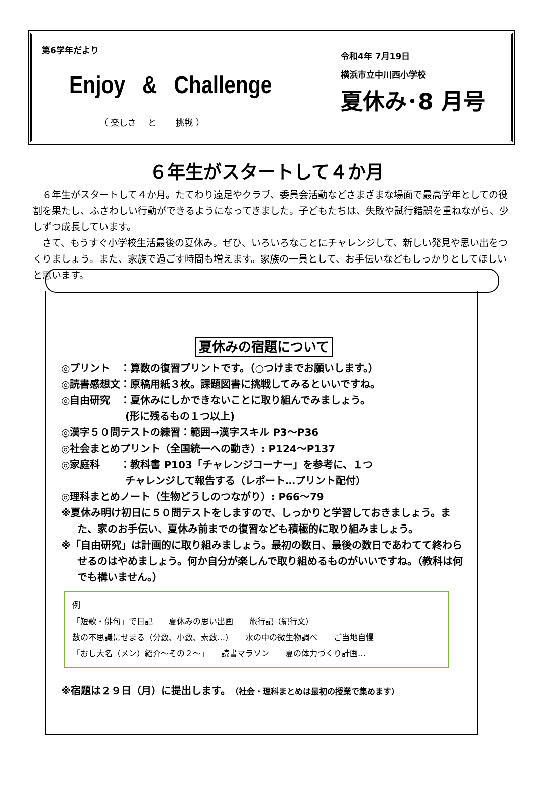第6学年だより
Enjoy & Challenge
（ 楽しさ　 と　　 挑戦 ）
令和4年 7月19日
横浜市立中川西小学校
夏休み･8 月号
６年生がスタートして４か月
６年生がスタートして４か月。たてわり遠足やクラブ、委員会活動などさまざまな場面で最高学年としての役割を果たし、ふさわしい行動ができるようになってきました。子どもたちは、失敗や試行錯誤を重ねながら、少しずつ成長しています。
さて、もうすぐ小学校生活最後の夏休み。ぜひ、いろいろなことにチャレンジして、新しい発見や思い出をつくりましょう。また、家族で過ごす時間も増えます。家族の一員として、お手伝いなどもしっかりとしてほしいと思います。
夏休みの宿題について
◎プリント　：算数の復習プリントです。（○つけまでお願いします。）
◎読書感想文：原稿用紙３枚。課題図書に挑戦してみるといいですね。
◎自由研究　：夏休みにしかできないことに取り組んでみましょう。
　　　　　　 (形に残るもの１つ以上)
◎漢字５０問テストの練習：範囲→漢字スキル P3～P36
◎社会まとめプリント（全国統一への動き）: P124～P137
◎家庭科　　：教科書 P103「チャレンジコーナー」を参考に、１つ
　　　　　　 チャレンジして報告する（レポート…プリント配付）
◎理科まとめノート（生物どうしのつながり）: P66～79
※夏休み明け初日に５０問テストをしますので、しっかりと学習しておきましょう。また、家のお手伝い、夏休み前までの復習なども積極的に取り組みましょう。
※「自由研究」は計画的に取り組みましょう。最初の数日、最後の数日であわてて終わらせるのはやめましょう。何か自分が楽しんで取り組めるものがいいですね。（教科は何でも構いません。）
例
「短歌・俳句」で日記　　夏休みの思い出画　　旅行記（紀行文）
数の不思議にせまる（分数、小数、素数…）　　水の中の微生物調べ　　ご当地自慢
「おし大名（メン）紹介～その２～」　　読書マラソン　　夏の体力づくり計画…
※宿題は２９日（月）に提出します。（社会・理科まとめは最初の授業で集めます）